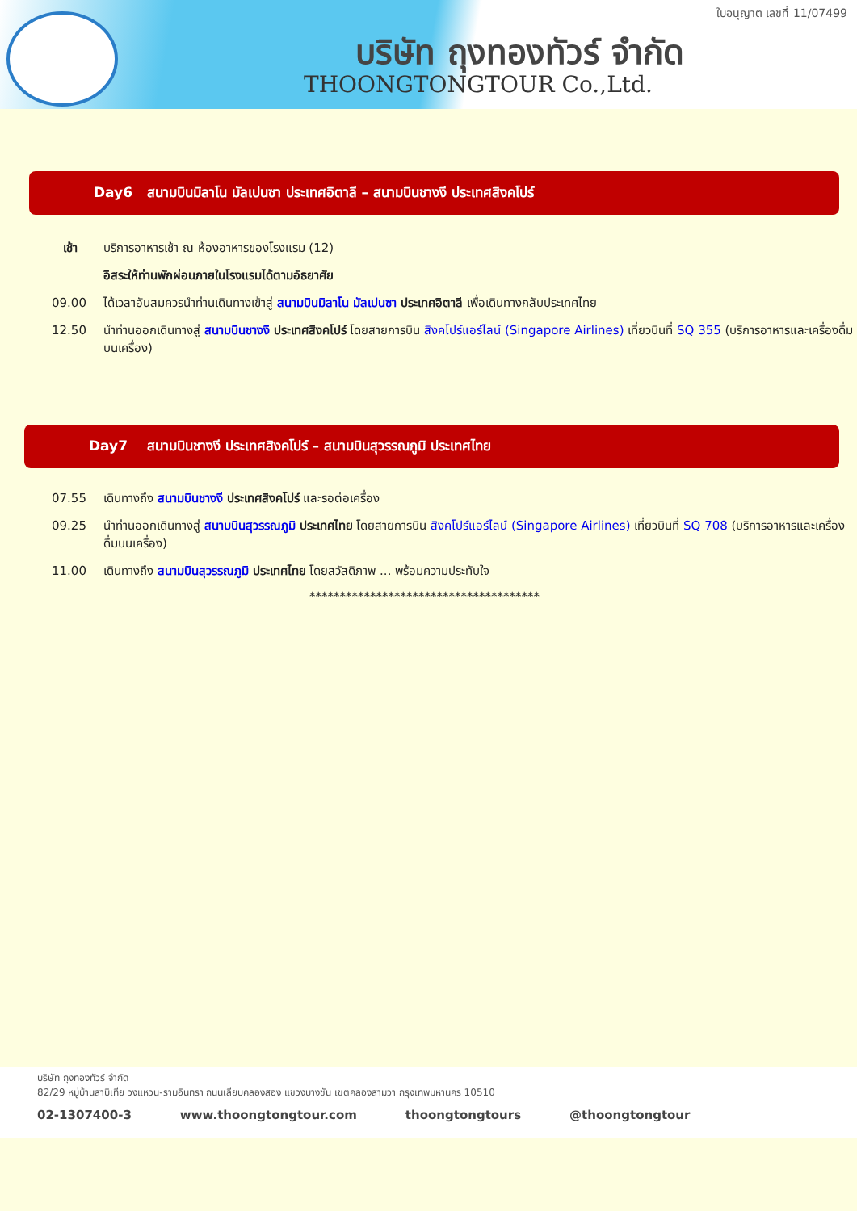ใบอนุญาต เลขที่ 11/07499
บริษัท ถุงทองทัวร์ จำกัด
THOONGTONGTOUR Co.,Ltd.
Day6 สนามบินมิลาโน มัลเปนซา ประเทศอิตาลี – สนามบินชางงี ประเทศสิงคโปร์
เช้า บริการอาหารเช้า ณ ห้องอาหารของโรงแรม (12)
อิสระให้ท่านพักผ่อนภายในโรงแรมได้ตามอัธยาศัย
09.00 ได้เวลาอันสมควรนำท่านเดินทางเข้าสู่ สนามบินมิลาโน มัลเปนซา ประเทศอิตาลี เพื่อเดินทางกลับประเทศไทย
12.50 นำท่านออกเดินทางสู่ สนามบินชางงี ประเทศสิงคโปร์ โดยสายการบิน สิงคโปร์แอร์ไลน์ (Singapore Airlines) เที่ยวบินที่ SQ 355 (บริการอาหารและเครื่องดื่มบนเครื่อง)
Day7 สนามบินชางงี ประเทศสิงคโปร์ – สนามบินสุวรรณภูมิ ประเทศไทย
07.55 เดินทางถึง สนามบินชางงี ประเทศสิงคโปร์ และรอต่อเครื่อง
09.25 นำท่านออกเดินทางสู่ สนามบินสุวรรณภูมิ ประเทศไทย โดยสายการบิน สิงคโปร์แอร์ไลน์ (Singapore Airlines) เที่ยวบินที่ SQ 708 (บริการอาหารและเครื่องดื่มบนเครื่อง)
11.00 เดินทางถึง สนามบินสุวรรณภูมิ ประเทศไทย โดยสวัสดิภาพ ... พร้อมความประทับใจ
**************************************
บริษัท ถุงทองทัวร์ จำกัด
82/29 หมู่บ้านสาบิเทีย วงแหวน-รามอินทรา ถนนเลียบคลองสอง แขวงบางชัน เขตคลองสามวา กรุงเทพมหานคร 10510
02-1307400-3 www.thoongtongtour.com thoongtongtours @thoongtongtour